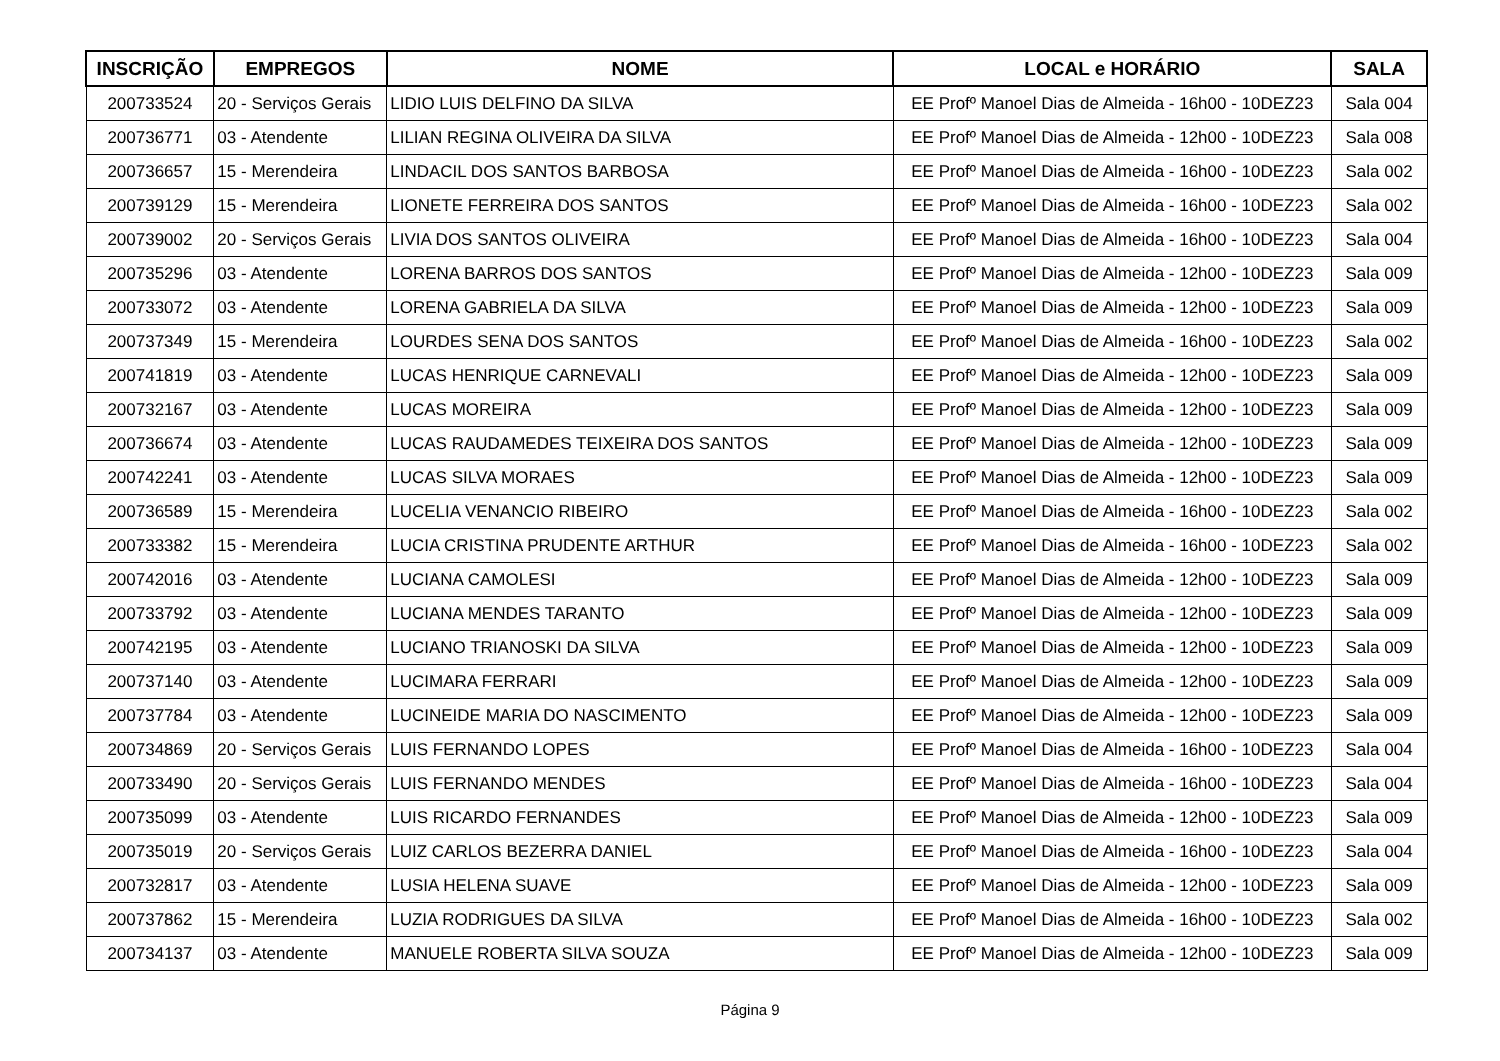| INSCRIÇÃO | EMPREGOS | NOME | LOCAL e HORÁRIO | SALA |
| --- | --- | --- | --- | --- |
| 200733524 | 20 - Serviços Gerais | LIDIO LUIS DELFINO DA SILVA | EE Profº Manoel Dias de Almeida - 16h00 - 10DEZ23 | Sala 004 |
| 200736771 | 03 - Atendente | LILIAN REGINA OLIVEIRA DA SILVA | EE Profº Manoel Dias de Almeida - 12h00 - 10DEZ23 | Sala 008 |
| 200736657 | 15 - Merendeira | LINDACIL DOS SANTOS BARBOSA | EE Profº Manoel Dias de Almeida - 16h00 - 10DEZ23 | Sala 002 |
| 200739129 | 15 - Merendeira | LIONETE FERREIRA DOS SANTOS | EE Profº Manoel Dias de Almeida - 16h00 - 10DEZ23 | Sala 002 |
| 200739002 | 20 - Serviços Gerais | LIVIA DOS SANTOS OLIVEIRA | EE Profº Manoel Dias de Almeida - 16h00 - 10DEZ23 | Sala 004 |
| 200735296 | 03 - Atendente | LORENA BARROS DOS SANTOS | EE Profº Manoel Dias de Almeida - 12h00 - 10DEZ23 | Sala 009 |
| 200733072 | 03 - Atendente | LORENA GABRIELA DA SILVA | EE Profº Manoel Dias de Almeida - 12h00 - 10DEZ23 | Sala 009 |
| 200737349 | 15 - Merendeira | LOURDES SENA DOS SANTOS | EE Profº Manoel Dias de Almeida - 16h00 - 10DEZ23 | Sala 002 |
| 200741819 | 03 - Atendente | LUCAS HENRIQUE CARNEVALI | EE Profº Manoel Dias de Almeida - 12h00 - 10DEZ23 | Sala 009 |
| 200732167 | 03 - Atendente | LUCAS MOREIRA | EE Profº Manoel Dias de Almeida - 12h00 - 10DEZ23 | Sala 009 |
| 200736674 | 03 - Atendente | LUCAS RAUDAMEDES TEIXEIRA DOS SANTOS | EE Profº Manoel Dias de Almeida - 12h00 - 10DEZ23 | Sala 009 |
| 200742241 | 03 - Atendente | LUCAS SILVA MORAES | EE Profº Manoel Dias de Almeida - 12h00 - 10DEZ23 | Sala 009 |
| 200736589 | 15 - Merendeira | LUCELIA VENANCIO RIBEIRO | EE Profº Manoel Dias de Almeida - 16h00 - 10DEZ23 | Sala 002 |
| 200733382 | 15 - Merendeira | LUCIA CRISTINA PRUDENTE ARTHUR | EE Profº Manoel Dias de Almeida - 16h00 - 10DEZ23 | Sala 002 |
| 200742016 | 03 - Atendente | LUCIANA CAMOLESI | EE Profº Manoel Dias de Almeida - 12h00 - 10DEZ23 | Sala 009 |
| 200733792 | 03 - Atendente | LUCIANA MENDES TARANTO | EE Profº Manoel Dias de Almeida - 12h00 - 10DEZ23 | Sala 009 |
| 200742195 | 03 - Atendente | LUCIANO TRIANOSKI DA SILVA | EE Profº Manoel Dias de Almeida - 12h00 - 10DEZ23 | Sala 009 |
| 200737140 | 03 - Atendente | LUCIMARA FERRARI | EE Profº Manoel Dias de Almeida - 12h00 - 10DEZ23 | Sala 009 |
| 200737784 | 03 - Atendente | LUCINEIDE MARIA DO NASCIMENTO | EE Profº Manoel Dias de Almeida - 12h00 - 10DEZ23 | Sala 009 |
| 200734869 | 20 - Serviços Gerais | LUIS FERNANDO LOPES | EE Profº Manoel Dias de Almeida - 16h00 - 10DEZ23 | Sala 004 |
| 200733490 | 20 - Serviços Gerais | LUIS FERNANDO MENDES | EE Profº Manoel Dias de Almeida - 16h00 - 10DEZ23 | Sala 004 |
| 200735099 | 03 - Atendente | LUIS RICARDO FERNANDES | EE Profº Manoel Dias de Almeida - 12h00 - 10DEZ23 | Sala 009 |
| 200735019 | 20 - Serviços Gerais | LUIZ CARLOS BEZERRA DANIEL | EE Profº Manoel Dias de Almeida - 16h00 - 10DEZ23 | Sala 004 |
| 200732817 | 03 - Atendente | LUSIA HELENA SUAVE | EE Profº Manoel Dias de Almeida - 12h00 - 10DEZ23 | Sala 009 |
| 200737862 | 15 - Merendeira | LUZIA RODRIGUES DA SILVA | EE Profº Manoel Dias de Almeida - 16h00 - 10DEZ23 | Sala 002 |
| 200734137 | 03 - Atendente | MANUELE ROBERTA SILVA SOUZA | EE Profº Manoel Dias de Almeida - 12h00 - 10DEZ23 | Sala 009 |
Página 9